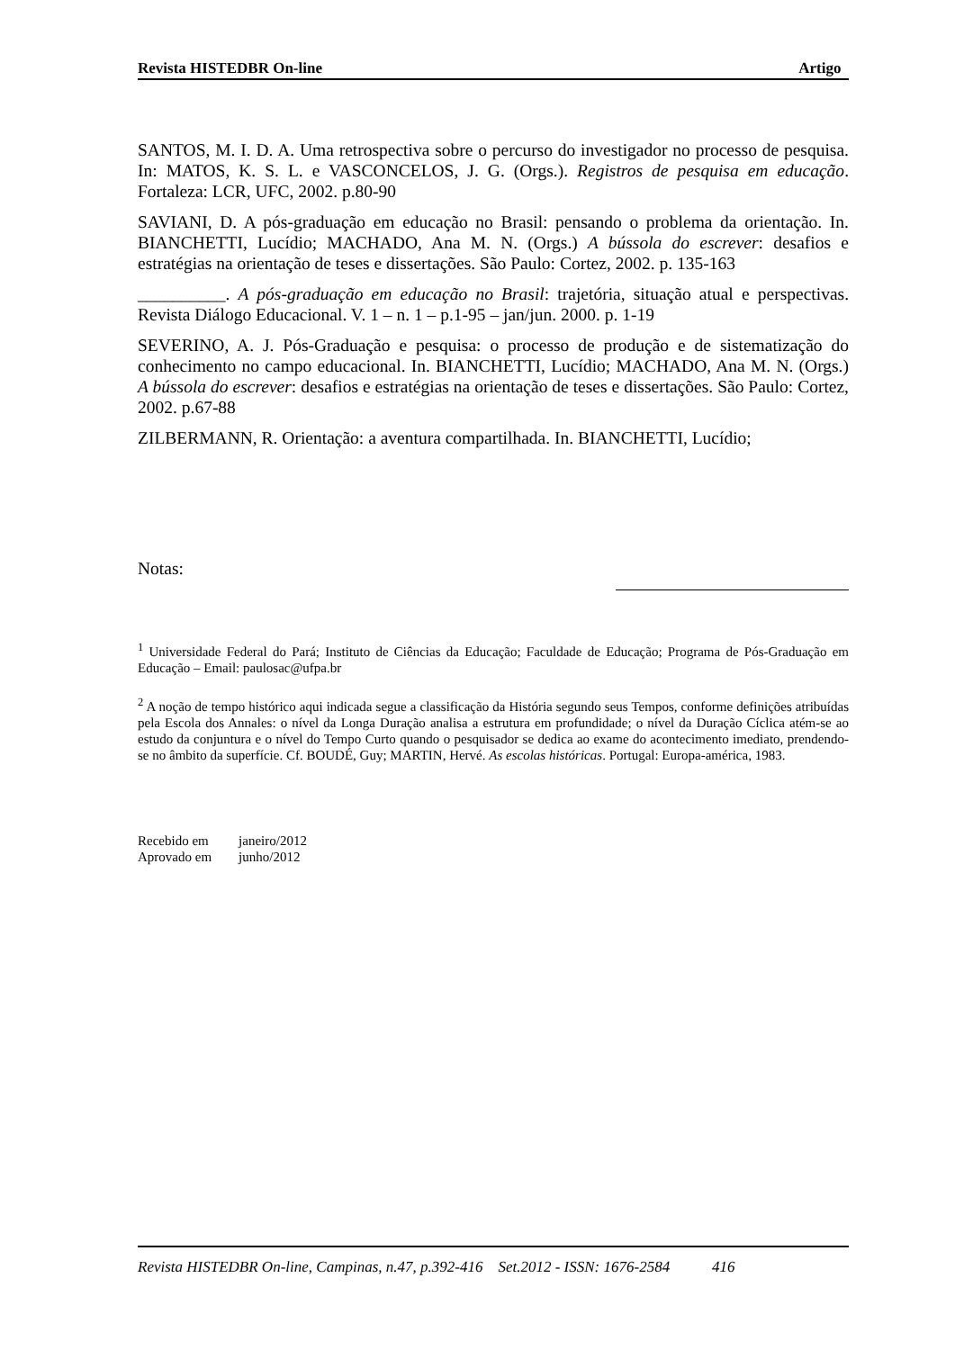Revista HISTEDBR On-line Artigo
SANTOS, M. I. D. A. Uma retrospectiva sobre o percurso do investigador no processo de pesquisa. In: MATOS, K. S. L. e VASCONCELOS, J. G. (Orgs.). Registros de pesquisa em educação. Fortaleza: LCR, UFC, 2002. p.80-90
SAVIANI, D. A pós-graduação em educação no Brasil: pensando o problema da orientação. In. BIANCHETTI, Lucídio; MACHADO, Ana M. N. (Orgs.) A bússola do escrever: desafios e estratégias na orientação de teses e dissertações. São Paulo: Cortez, 2002. p. 135-163
__________. A pós-graduação em educação no Brasil: trajetória, situação atual e perspectivas. Revista Diálogo Educacional. V. 1 – n. 1 – p.1-95 – jan/jun. 2000. p. 1-19
SEVERINO, A. J. Pós-Graduação e pesquisa: o processo de produção e de sistematização do conhecimento no campo educacional. In. BIANCHETTI, Lucídio; MACHADO, Ana M. N. (Orgs.) A bússola do escrever: desafios e estratégias na orientação de teses e dissertações. São Paulo: Cortez, 2002. p.67-88
ZILBERMANN, R. Orientação: a aventura compartilhada. In. BIANCHETTI, Lucídio;
Notas:
<sup>1</sup> Universidade Federal do Pará; Instituto de Ciências da Educação; Faculdade de Educação; Programa de Pós-Graduação em Educação – Email: paulosac@ufpa.br
<sup>2</sup> A noção de tempo histórico aqui indicada segue a classificação da História segundo seus Tempos, conforme definições atribuídas pela Escola dos Annales: o nível da Longa Duração analisa a estrutura em profundidade; o nível da Duração Cíclica atém-se ao estudo da conjuntura e o nível do Tempo Curto quando o pesquisador se dedica ao exame do acontecimento imediato, prendendo-se no âmbito da superfície. Cf. BOUDÉ, Guy; MARTIN, Hervé. As escolas históricas. Portugal: Europa-américa, 1983.
| Recebido em | janeiro/2012 |
| Aprovado em | junho/2012 |
Revista HISTEDBR On-line, Campinas, n.47, p.392-416 Set.2012 - ISSN: 1676-2584 416